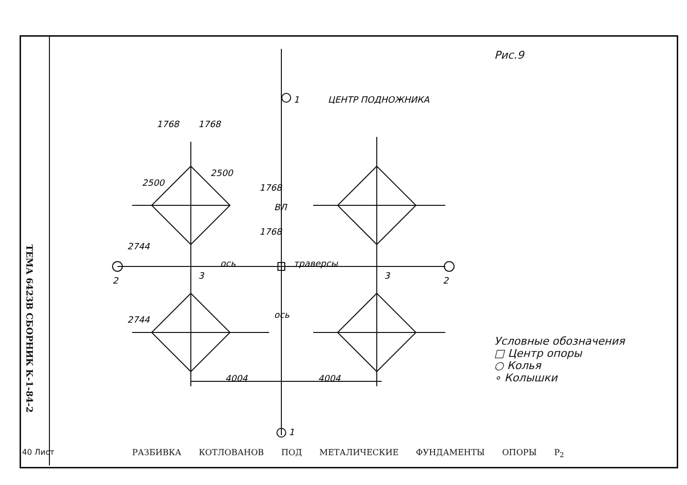ТЕМА 6423В СБОРНИК К-1-84-2
1768
1768
2500
2500
2744
2744
4004
4004
ось
траверсы
ось
ВЛ
1768
1768
1
2
2
3
3
1
ЦЕНТР ПОДНОЖНИКА
Рис.9
Условные обозначения
□ Центр опоры
○ Колья
∘ Колышки
РАЗБИВКА КОТЛОВАНОВ ПОД МЕТАЛИЧЕСКИЕ ФУНДАМЕНТЫ ОПОРЫ P<sub>2</sub>
40 Лист